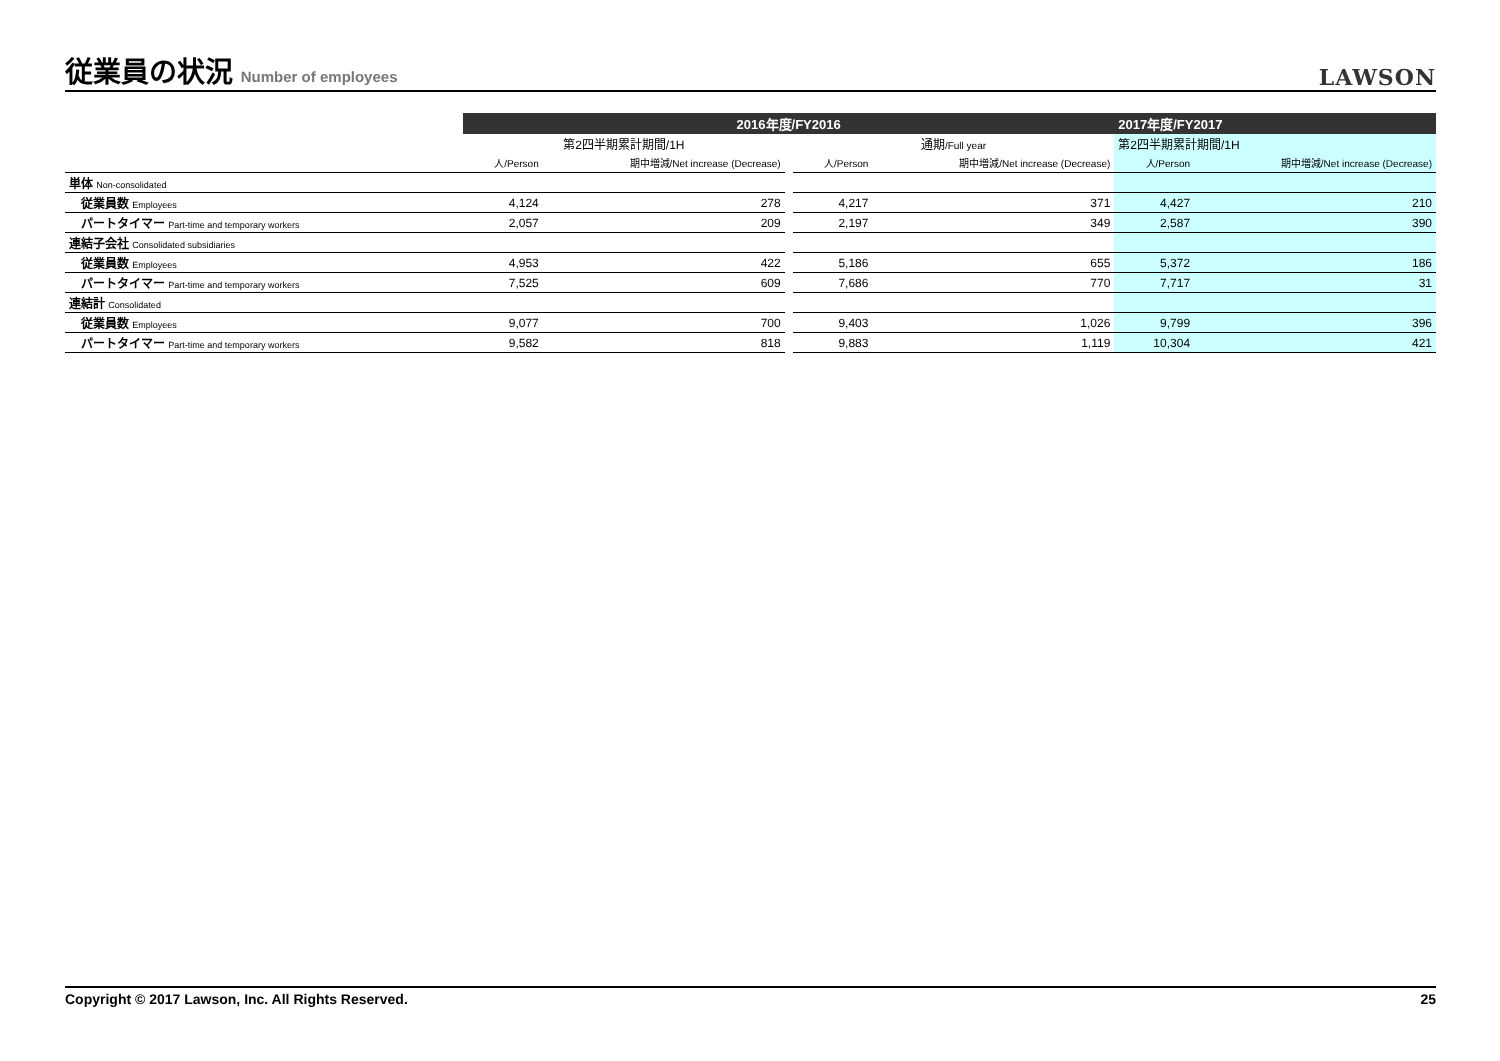従業員の状況 Number of employees
LAWSON
| | 2016年度/FY2016 | | | | | 2017年度/FY2017 | |
| --- | --- | --- | --- | --- | --- | --- | --- |
| | 第2四半期累計期間/1H | | | 通期 /Full year | | 第2四半期累計期間/1H | |
| | 人/Person | 期中増減/Net increase (Decrease) | | 人/Person | 期中増減/Net increase (Decrease) | 人/Person | 期中増減/Net increase (Decrease) |
| 単体 Non-consolidated | | | | | | | |
| 従業員数 Employees | 4,124 | 278 | | 4,217 | 371 | 4,427 | 210 |
| パートタイマー Part-time and temporary workers | 2,057 | 209 | | 2,197 | 349 | 2,587 | 390 |
| 連結子会社 Consolidated subsidiaries | | | | | | | |
| 従業員数 Employees | 4,953 | 422 | | 5,186 | 655 | 5,372 | 186 |
| パートタイマー Part-time and temporary workers | 7,525 | 609 | | 7,686 | 770 | 7,717 | 31 |
| 連結計 Consolidated | | | | | | | |
| 従業員数 Employees | 9,077 | 700 | | 9,403 | 1,026 | 9,799 | 396 |
| パートタイマー Part-time and temporary workers | 9,582 | 818 | | 9,883 | 1,119 | 10,304 | 421 |
Copyright © 2017 Lawson, Inc. All Rights Reserved. 25